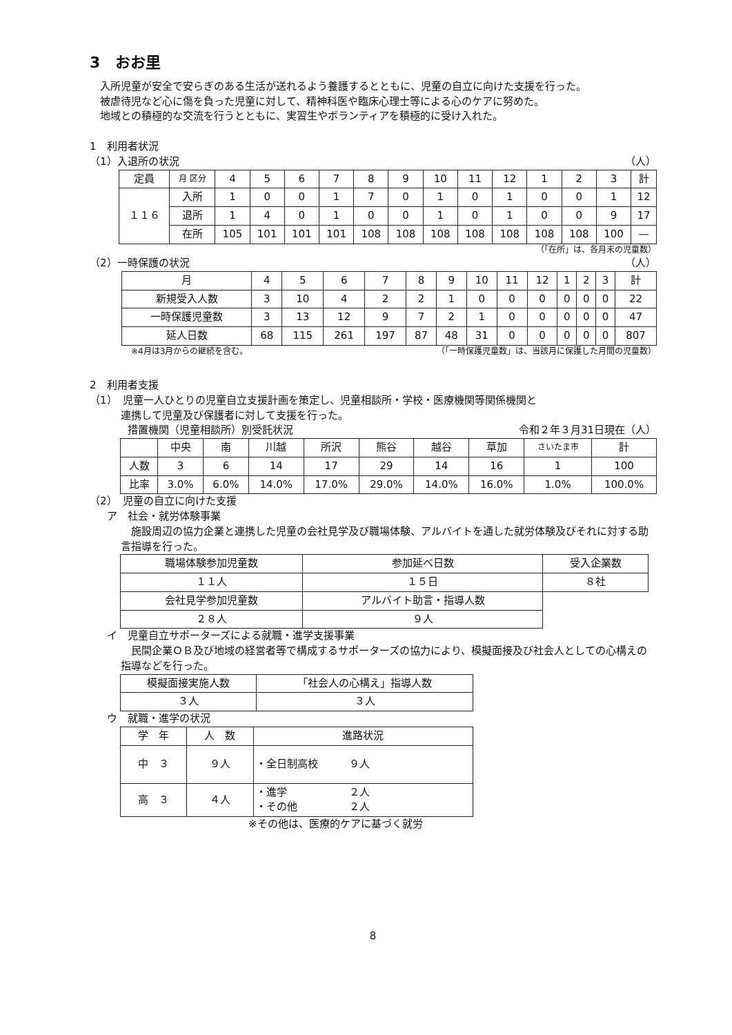3　おお里
入所児童が安全で安らぎのある生活が送れるよう養護するとともに、児童の自立に向けた支援を行った。
被虐待児など心に傷を負った児童に対して、精神科医や臨床心理士等による心のケアに努めた。
地域との積極的な交流を行うとともに、実習生やボランティアを積極的に受け入れた。
1　利用者状況
（1）入退所の状況 （人）
| 定員 | 月 区分 | 4 | 5 | 6 | 7 | 8 | 9 | 10 | 11 | 12 | 1 | 2 | 3 | 計 |
| --- | --- | --- | --- | --- | --- | --- | --- | --- | --- | --- | --- | --- | --- | --- |
| １１６ | 入所 | 1 | 0 | 0 | 1 | 7 | 0 | 1 | 0 | 1 | 0 | 0 | 1 | 12 |
| | 退所 | 1 | 4 | 0 | 1 | 0 | 0 | 1 | 0 | 1 | 0 | 0 | 9 | 17 |
| | 在所 | 105 | 101 | 101 | 101 | 108 | 108 | 108 | 108 | 108 | 108 | 108 | 100 | — |
（「在所」は、各月末の児童数）
（2）一時保護の状況 （人）
| 月 | 4 | 5 | 6 | 7 | 8 | 9 | 10 | 11 | 12 | 1 | 2 | 3 | 計 |
| --- | --- | --- | --- | --- | --- | --- | --- | --- | --- | --- | --- | --- | --- |
| 新規受入人数 | 3 | 10 | 4 | 2 | 2 | 1 | 0 | 0 | 0 | 0 | 0 | 0 | 22 |
| 一時保護児童数 | 3 | 13 | 12 | 9 | 7 | 2 | 1 | 0 | 0 | 0 | 0 | 0 | 47 |
| 延人日数 | 68 | 115 | 261 | 197 | 87 | 48 | 31 | 0 | 0 | 0 | 0 | 0 | 807 |
※4月は3月からの継続を含む。 （「一時保護児童数」は、当該月に保護した月間の児童数）
2　利用者支援
（1）　児童一人ひとりの児童自立支援計画を策定し、児童相談所・学校・医療機関等関係機関と
　　　連携して児童及び保護者に対して支援を行った。
措置機関（児童相談所）別受託状況 令和２年３月31日現在（人）
| | 中央 | 南 | 川越 | 所沢 | 熊谷 | 越谷 | 草加 | さいたま市 | 計 |
| --- | --- | --- | --- | --- | --- | --- | --- | --- | --- |
| 人数 | 3 | 6 | 14 | 17 | 29 | 14 | 16 | 1 | 100 |
| 比率 | 3.0% | 6.0% | 14.0% | 17.0% | 29.0% | 14.0% | 16.0% | 1.0% | 100.0% |
（2）　児童の自立に向けた支援
ア　社会・就労体験事業
　施設周辺の協力企業と連携した児童の会社見学及び職場体験、アルバイトを通した就労体験及びそれに対する助言指導を行った。
| 職場体験参加児童数 | 参加延べ日数 | 受入企業数 |
| １１人 | １５日 | ８社 |
| 会社見学参加児童数 | アルバイト助言・指導人数 | |
| ２８人 | ９人 | |
イ　児童自立サポーターズによる就職・進学支援事業
　民間企業ＯＢ及び地域の経営者等で構成するサポーターズの協力により、模擬面接及び社会人としての心構えの指導などを行った。
| 模擬面接実施人数 | 「社会人の心構え」指導人数 |
| ３人 | ３人 |
ウ　就職・進学の状況
| 学 年 | 人 数 | 進路状況 |
| --- | --- | --- |
| 中 ３ | ９人 | ・全日制高校 ９人 |
| 高 ３ | ４人 | ・進学 ２人 ・その他 ２人 |
※その他は、医療的ケアに基づく就労
8